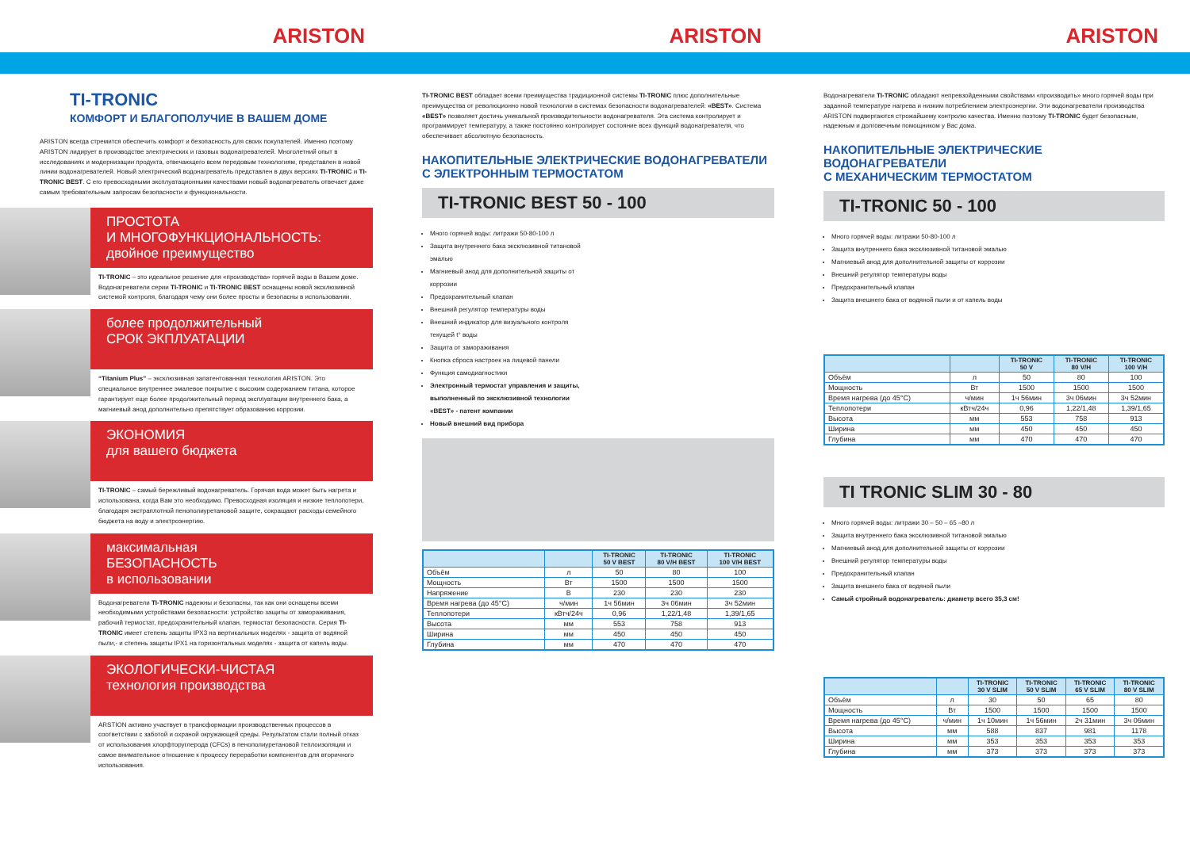ARISTON ARISTON ARISTON
TI-TRONIC
КОМФОРТ И БЛАГОПОЛУЧИЕ В ВАШЕМ ДОМЕ
ARISTON всегда стремится обеспечить комфорт и безопасность для своих покупателей. Именно поэтому ARISTON лидирует в производстве электрических и газовых водонагревателей. Многолетний опыт в исследованиях и модернизации продукта, отвечающего всем передовым технологиям, представлен в новой линии водонагревателей. Новый электрический водонагреватель представлен в двух версиях TI-TRONIC и TI-TRONIC BEST. С его превосходными эксплуатационными качествами новый водонагреватель отвечает даже самым требовательным запросам безопасности и функциональности.
ПРОСТОТА
И МНОГОФУНКЦИОНАЛЬНОСТЬ:
двойное преимущество
TI-TRONIC – это идеальное решение для «производства» горячей воды в Вашем доме. Водонагреватели серии TI-TRONIC и TI-TRONIC BEST оснащены новой эксклюзивной системой контроля, благодаря чему они более просты и безопасны в использовании.
более продолжительный
СРОК ЭКПЛУАТАЦИИ
“Titanium Plus” – эксклюзивная запатентованная технология ARISTON. Это специальное внутреннее эмалевое покрытие с высоким содержанием титана, которое гарантирует еще более продолжительный период эксплуатации внутреннего бака, а магниевый анод дополнительно препятствует образованию коррозии.
ЭКОНОМИЯ
для вашего бюджета
TI-TRONIC – самый бережливый водонагреватель. Горячая вода может быть нагрета и использована, когда Вам это необходимо. Превосходная изоляция и низкие теплопотери, благодаря экстраплотной пенополиуретановой защите, сокращают расходы семейного бюджета на воду и электроэнергию.
максимальная
БЕЗОПАСНОСТЬ
в использовании
Водонагреватели TI-TRONIC надежны и безопасны, так как они оснащены всеми необходимыми устройствами безопасности: устройство защиты от замораживания, рабочий термостат, предохранительный клапан, термостат безопасности. Серия TI-TRONIC имеет степень защиты IPX3 на вертикальных моделях - защита от водяной пыли,- и степень защиты IPX1 на горизонтальных моделях - защита от капель воды.
ЭКОЛОГИЧЕСКИ-ЧИСТАЯ
технология производства
ARSTION активно участвует в трансформации производственных процессов в соответствии с заботой и охраной окружающей среды. Результатом стали полный отказ от использования хлорфторуглерода (CFCs) в пенополиуретановой теплоизоляции и самое внимательное отношение к процессу переработки компонентов для вторичного использования.
TI-TRONIC BEST обладает всеми преимущества традиционной системы TI-TRONIC плюс дополнительные преимущества от революционно новой технологии в системах безопасности водонагревателей: «BEST». Система «BEST» позволяет достичь уникальной производительности водонагревателя. Эта система контролирует и программирует температуру, а также постоянно контролирует состояние всех функций водонагревателя, что обеспечивает абсолютную безопасность.
НАКОПИТЕЛЬНЫЕ ЭЛЕКТРИЧЕСКИЕ ВОДОНАГРЕВАТЕЛИ
С ЭЛЕКТРОННЫМ ТЕРМОСТАТОМ
TI-TRONIC BEST 50 - 100
Много горячей воды: литражи 50-80-100 л
Защита внутреннего бака эксклюзивной титановой эмалью
Магниевый анод для дополнительной защиты от коррозии
Предохранительный клапан
Внешний регулятор температуры воды
Внешний индикатор для визуального контроля текущей t° воды
Защита от замораживания
Кнопка сброса настроек на лицевой панели
Функция самодиагностики
Электронный термостат управления и защиты, выполненный по эксклюзивной технологии «BEST» - патент компании
Новый внешний вид прибора
| | | TI-TRONIC 50 V BEST | TI-TRONIC 80 V/H BEST | TI-TRONIC 100 V/H BEST |
| --- | --- | --- | --- | --- |
| Объём | л | 50 | 80 | 100 |
| Мощность | Вт | 1500 | 1500 | 1500 |
| Напряжение | В | 230 | 230 | 230 |
| Время нагрева (до 45°С) | ч/мин | 1ч 56мин | 3ч 06мин | 3ч 52мин |
| Теплопотери | кВтч/24ч | 0,96 | 1,22/1,48 | 1,39/1,65 |
| Высота | мм | 553 | 758 | 913 |
| Ширина | мм | 450 | 450 | 450 |
| Глубина | мм | 470 | 470 | 470 |
Водонагреватели TI-TRONIC обладают непревзойденными свойствами «производить» много горячей воды при заданной температуре нагрева и низким потреблением электроэнергии. Эти водонагреватели производства ARISTON подвергаются строжайшему контролю качества. Именно поэтому TI-TRONIC будет безопасным, надежным и долговечным помощником у Вас дома.
НАКОПИТЕЛЬНЫЕ ЭЛЕКТРИЧЕСКИЕ ВОДОНАГРЕВАТЕЛИ
С МЕХАНИЧЕСКИМ ТЕРМОСТАТОМ
TI-TRONIC 50 - 100
Много горячей воды: литражи 50-80-100 л
Защита внутреннего бака эксклюзивной титановой эмалью
Магниевый анод для дополнительной защиты от коррозии
Внешний регулятор температуры воды
Предохранительный клапан
Защита внешнего бака от водяной пыли и от капель воды
| | | TI-TRONIC 50 V | TI-TRONIC 80 V/H | TI-TRONIC 100 V/H |
| --- | --- | --- | --- | --- |
| Объём | л | 50 | 80 | 100 |
| Мощность | Вт | 1500 | 1500 | 1500 |
| Время нагрева (до 45°С) | ч/мин | 1ч 56мин | 3ч 06мин | 3ч 52мин |
| Теплопотери | кВтч/24ч | 0,96 | 1,22/1,48 | 1,39/1,65 |
| Высота | мм | 553 | 758 | 913 |
| Ширина | мм | 450 | 450 | 450 |
| Глубина | мм | 470 | 470 | 470 |
TI TRONIC SLIM 30 - 80
Много горячей воды: литражи 30 – 50 – 65 –80 л
Защита внутреннего бака эксклюзивной титановой эмалью
Магниевый анод для дополнительной защиты от коррозии
Внешний регулятор температуры воды
Предохранительный клапан
Защита внешнего бака от водяной пыли
Самый стройный водонагреватель: диаметр всего 35,3 см!
| | | TI-TRONIC 30 V SLIM | TI-TRONIC 50 V SLIM | TI-TRONIC 65 V SLIM | TI-TRONIC 80 V SLIM |
| --- | --- | --- | --- | --- | --- |
| Объём | л | 30 | 50 | 65 | 80 |
| Мощность | Вт | 1500 | 1500 | 1500 | 1500 |
| Время нагрева (до 45°С) | ч/мин | 1ч 10мин | 1ч 56мин | 2ч 31мин | 3ч 06мин |
| Высота | мм | 588 | 837 | 981 | 1178 |
| Ширина | мм | 353 | 353 | 353 | 353 |
| Глубина | мм | 373 | 373 | 373 | 373 |